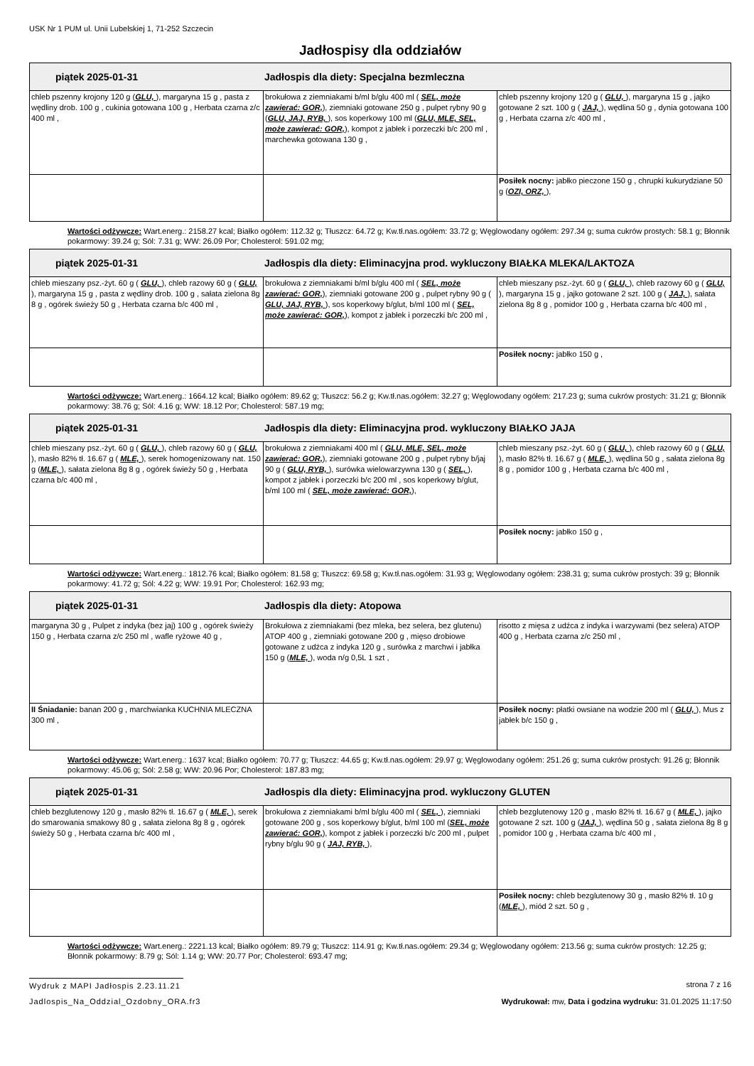USK Nr 1 PUM ul. Unii Lubelskiej 1, 71-252 Szczecin
Jadłospisy dla oddziałów
| piątek 2025-01-31 Jadłospis dla diety: Specjalna bezmleczna | | |
| --- | --- | --- |
| chleb pszenny krojony 120 g ( GLU, ), margaryna 15 g , pasta z wędliny drob. 100 g , cukinia gotowana 100 g , Herbata czarna z/c 400 ml , | brokułowa z ziemniakami b/ml b/glu 400 ml ( SEL, może zawierać: GOR, ), ziemniaki gotowane 250 g , pulpet rybny 90 g ( GLU, JAJ, RYB, ), sos koperkowy 100 ml ( GLU, MLE, SEL, może zawierać: GOR, ), kompot z jabłek i porzeczki b/c 200 ml , marchewka gotowana 130 g , | chleb pszenny krojony 120 g ( GLU, ), margaryna 15 g , jajko gotowane 2 szt. 100 g ( JAJ, ), wędlina 50 g , dynia gotowana 100 g , Herbata czarna z/c 400 ml , |
| | | Posiłek nocny: jabłko pieczone 150 g , chrupki kukurydziane 50 g ( OZI, ORZ, ), |
Wartości odżywcze: Wart.energ.: 2158.27 kcal; Białko ogółem: 112.32 g; Tłuszcz: 64.72 g; Kw.tł.nas.ogółem: 33.72 g; Węglowodany ogółem: 297.34 g; suma cukrów prostych: 58.1 g; Błonnik pokarmowy: 39.24 g; Sól: 7.31 g; WW: 26.09 Por; Cholesterol: 591.02 mg;
| piątek 2025-01-31 Jadłospis dla diety: Eliminacyjna prod. wykluczony BIAŁKA MLEKA/LAKTOZA | | |
| --- | --- | --- |
| chleb mieszany psz.-żyt. 60 g ( GLU, ), chleb razowy 60 g ( GLU, ), margaryna 15 g , pasta z wędliny drob. 100 g , sałata zielona 8g 8 g , ogórek świeży 50 g , Herbata czarna b/c 400 ml , | brokułowa z ziemniakami b/ml b/glu 400 ml ( SEL, może zawierać: GOR, ), ziemniaki gotowane 200 g , pulpet rybny 90 g ( GLU, JAJ, RYB, ), sos koperkowy b/glut, b/ml 100 ml ( SEL, może zawierać: GOR, ), kompot z jabłek i porzeczki b/c 200 ml , | chleb mieszany psz.-żyt. 60 g ( GLU, ), chleb razowy 60 g ( GLU, ), margaryna 15 g , jajko gotowane 2 szt. 100 g ( JAJ, ), sałata zielona 8g 8 g , pomidor 100 g , Herbata czarna b/c 400 ml , |
| | | Posiłek nocny: jabłko 150 g , |
Wartości odżywcze: Wart.energ.: 1664.12 kcal; Białko ogółem: 89.62 g; Tłuszcz: 56.2 g; Kw.tł.nas.ogółem: 32.27 g; Węglowodany ogółem: 217.23 g; suma cukrów prostych: 31.21 g; Błonnik pokarmowy: 38.76 g; Sól: 4.16 g; WW: 18.12 Por; Cholesterol: 587.19 mg;
| piątek 2025-01-31 Jadłospis dla diety: Eliminacyjna prod. wykluczony BIAŁKO JAJA | | |
| --- | --- | --- |
| chleb mieszany psz.-żyt. 60 g ( GLU, ), chleb razowy 60 g ( GLU, ), masło 82% tł. 16.67 g ( MLE, ), serek homogenizowany nat. 150 g ( MLE, ), sałata zielona 8g 8 g , ogórek świeży 50 g , Herbata czarna b/c 400 ml , | brokułowa z ziemniakami 400 ml ( GLU, MLE, SEL, może zawierać: GOR, ), ziemniaki gotowane 200 g , pulpet rybny b/jaj 90 g ( GLU, RYB, ), surówka wielowarzywna 130 g ( SEL, ), kompot z jabłek i porzeczki b/c 200 ml , sos koperkowy b/glut, b/ml 100 ml ( SEL, może zawierać: GOR, ), | chleb mieszany psz.-żyt. 60 g ( GLU, ), chleb razowy 60 g ( GLU, ), masło 82% tł. 16.67 g ( MLE, ), wędlina 50 g , sałata zielona 8g 8 g , pomidor 100 g , Herbata czarna b/c 400 ml , |
| | | Posiłek nocny: jabłko 150 g , |
Wartości odżywcze: Wart.energ.: 1812.76 kcal; Białko ogółem: 81.58 g; Tłuszcz: 69.58 g; Kw.tł.nas.ogółem: 31.93 g; Węglowodany ogółem: 238.31 g; suma cukrów prostych: 39 g; Błonnik pokarmowy: 41.72 g; Sól: 4.22 g; WW: 19.91 Por; Cholesterol: 162.93 mg;
| piątek 2025-01-31 Jadłospis dla diety: Atopowa | | |
| --- | --- | --- |
| margaryna 30 g , Pulpet z indyka (bez jaj) 100 g , ogórek świeży 150 g , Herbata czarna z/c 250 ml , wafle ryżowe 40 g , | Brokułowa z ziemniakami (bez mleka, bez selera, bez glutenu) ATOP 400 g , ziemniaki gotowane 200 g , mięso drobiowe gotowane z udźca z indyka 120 g , surówka z marchwi i jabłka 150 g ( MLE, ), woda n/g 0,5L 1 szt , | risotto z mięsa z udźca z indyka i warzywami (bez selera) ATOP 400 g , Herbata czarna z/c 250 ml , |
| II Śniadanie: banan 200 g , marchwianka KUCHNIA MLECZNA 300 ml , | | Posiłek nocny: płatki owsiane na wodzie 200 ml ( GLU, ), Mus z jabłek b/c 150 g , |
Wartości odżywcze: Wart.energ.: 1637 kcal; Białko ogółem: 70.77 g; Tłuszcz: 44.65 g; Kw.tł.nas.ogółem: 29.97 g; Węglowodany ogółem: 251.26 g; suma cukrów prostych: 91.26 g; Błonnik pokarmowy: 45.06 g; Sól: 2.58 g; WW: 20.96 Por; Cholesterol: 187.83 mg;
| piątek 2025-01-31 Jadłospis dla diety: Eliminacyjna prod. wykluczony GLUTEN | | |
| --- | --- | --- |
| chleb bezglutenowy 120 g , masło 82% tł. 16.67 g ( MLE, ), serek do smarowania smakowy 80 g , sałata zielona 8g 8 g , ogórek świeży 50 g , Herbata czarna b/c 400 ml , | brokułowa z ziemniakami b/ml b/glu 400 ml ( SEL, ), ziemniaki gotowane 200 g , sos koperkowy b/glut, b/ml 100 ml ( SEL, może zawierać: GOR, ), kompot z jabłek i porzeczki b/c 200 ml , pulpet rybny b/glu 90 g ( JAJ, RYB, ), | chleb bezglutenowy 120 g , masło 82% tł. 16.67 g ( MLE, ), jajko gotowane 2 szt. 100 g ( JAJ, ), wędlina 50 g , sałata zielona 8g 8 g , pomidor 100 g , Herbata czarna b/c 400 ml , |
| | | Posiłek nocny: chleb bezglutenowy 30 g , masło 82% tł. 10 g ( MLE, ), miód 2 szt. 50 g , |
Wartości odżywcze: Wart.energ.: 2221.13 kcal; Białko ogółem: 89.79 g; Tłuszcz: 114.91 g; Kw.tł.nas.ogółem: 29.34 g; Węglowodany ogółem: 213.56 g; suma cukrów prostych: 12.25 g; Błonnik pokarmowy: 8.79 g; Sól: 1.14 g; WW: 20.77 Por; Cholesterol: 693.47 mg;
Wydruk z MAPI Jadłospis 2.23.11.21
strona 7 z 16
Jadlospis_Na_Oddzial_Ozdobny_ORA.fr3 Wydrukował: mw, Data i godzina wydruku: 31.01.2025 11:17:50